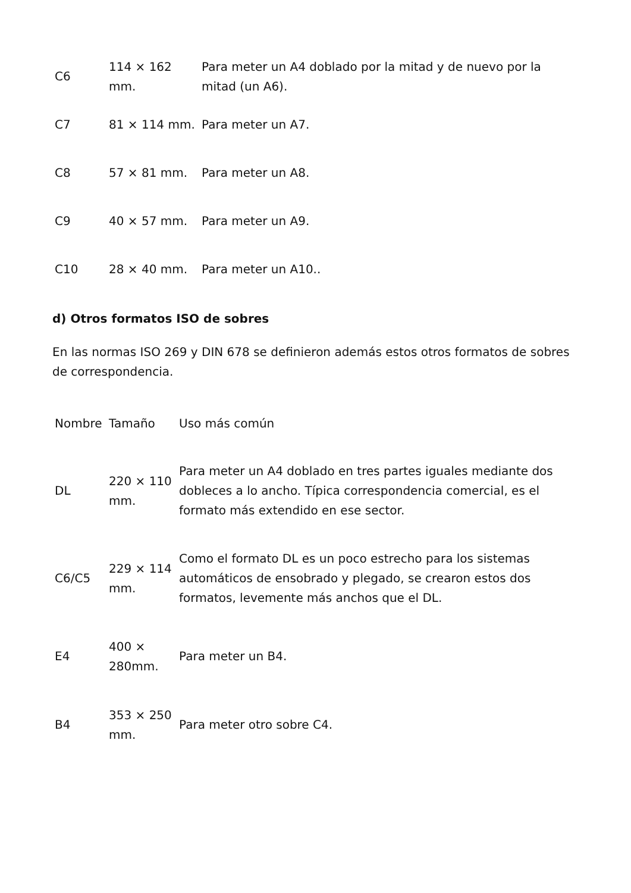| C6 | 114 × 162 mm. | Para meter un A4 doblado por la mitad y de nuevo por la mitad (un A6). |
| C7 | 81 × 114 mm. | Para meter un A7. |
| C8 | 57 × 81 mm. | Para meter un A8. |
| C9 | 40 × 57 mm. | Para meter un A9. |
| C10 | 28 × 40 mm. | Para meter un A10.. |
d) Otros formatos ISO de sobres
En las normas ISO 269 y DIN 678 se definieron además estos otros formatos de sobres de correspondencia.
| Nombre | Tamaño | Uso más común |
| DL | 220 × 110 mm. | Para meter un A4 doblado en tres partes iguales mediante dos dobleces a lo ancho. Típica correspondencia comercial, es el formato más extendido en ese sector. |
| C6/C5 | 229 × 114 mm. | Como el formato DL es un poco estrecho para los sistemas automáticos de ensobrado y plegado, se crearon estos dos formatos, levemente más anchos que el DL. |
| E4 | 400 × 280mm. | Para meter un B4. |
| B4 | 353 × 250 mm. | Para meter otro sobre C4. |